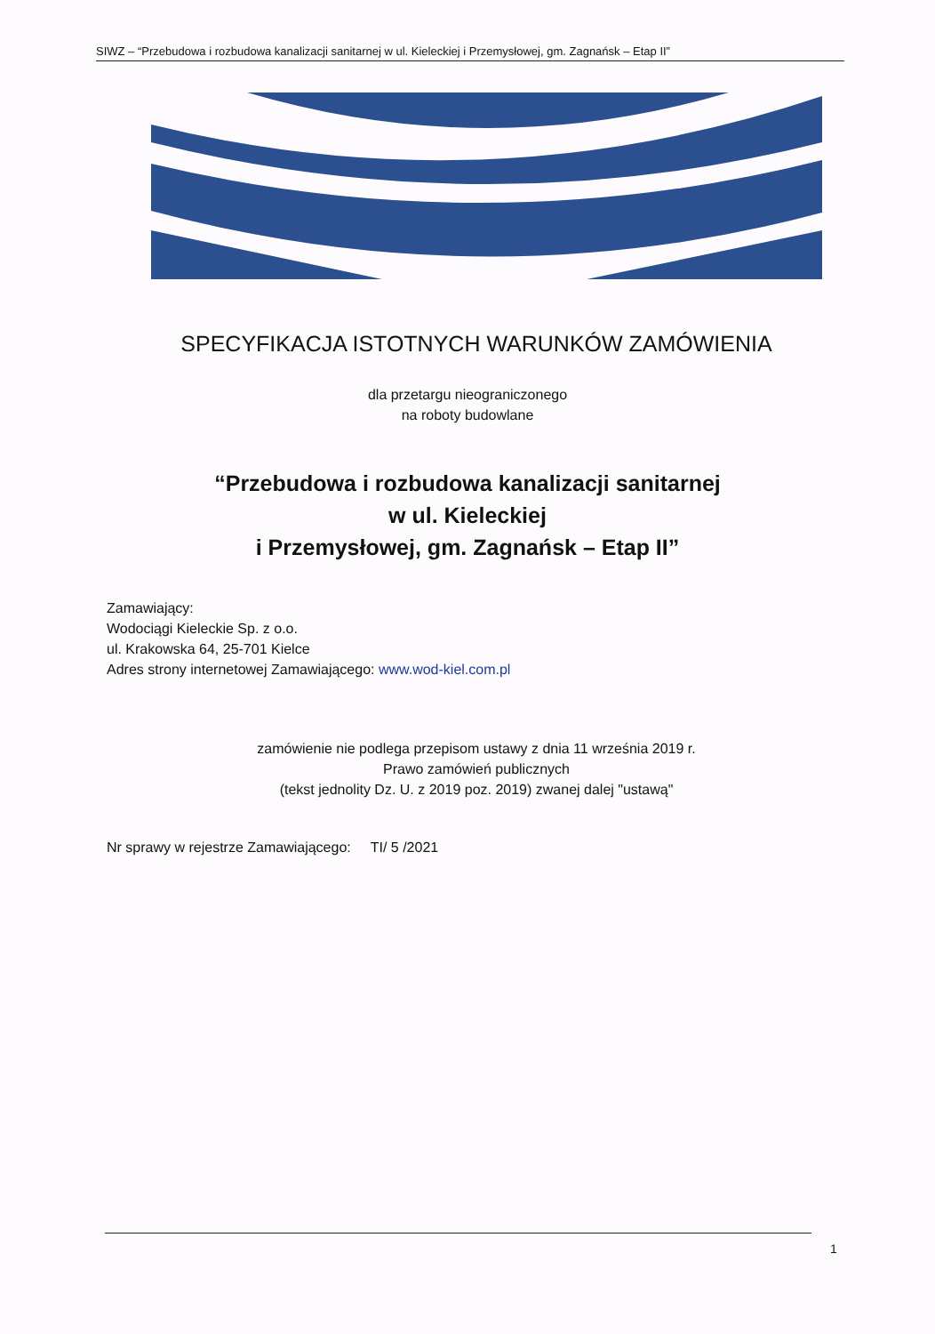SIWZ – “Przebudowa i rozbudowa kanalizacji sanitarnej w ul. Kieleckiej i Przemysłowej, gm. Zagnańsk – Etap II”
SPECYFIKACJA ISTOTNYCH WARUNKÓW ZAMÓWIENIA
dla przetargu nieograniczonego
na roboty budowlane
“Przebudowa i rozbudowa kanalizacji sanitarnej
w ul. Kieleckiej
i Przemysłowej, gm. Zagnańsk – Etap II”
Zamawiający:
Wodociągi Kieleckie Sp. z o.o.
ul. Krakowska 64, 25-701 Kielce
Adres strony internetowej Zamawiającego: www.wod-kiel.com.pl
zamówienie nie podlega przepisom ustawy z dnia 11 września 2019 r.
Prawo zamówień publicznych
(tekst jednolity Dz. U. z 2019 poz. 2019) zwanej dalej "ustawą"
Nr sprawy w rejestrze Zamawiającego: TI/ 5 /2021
1